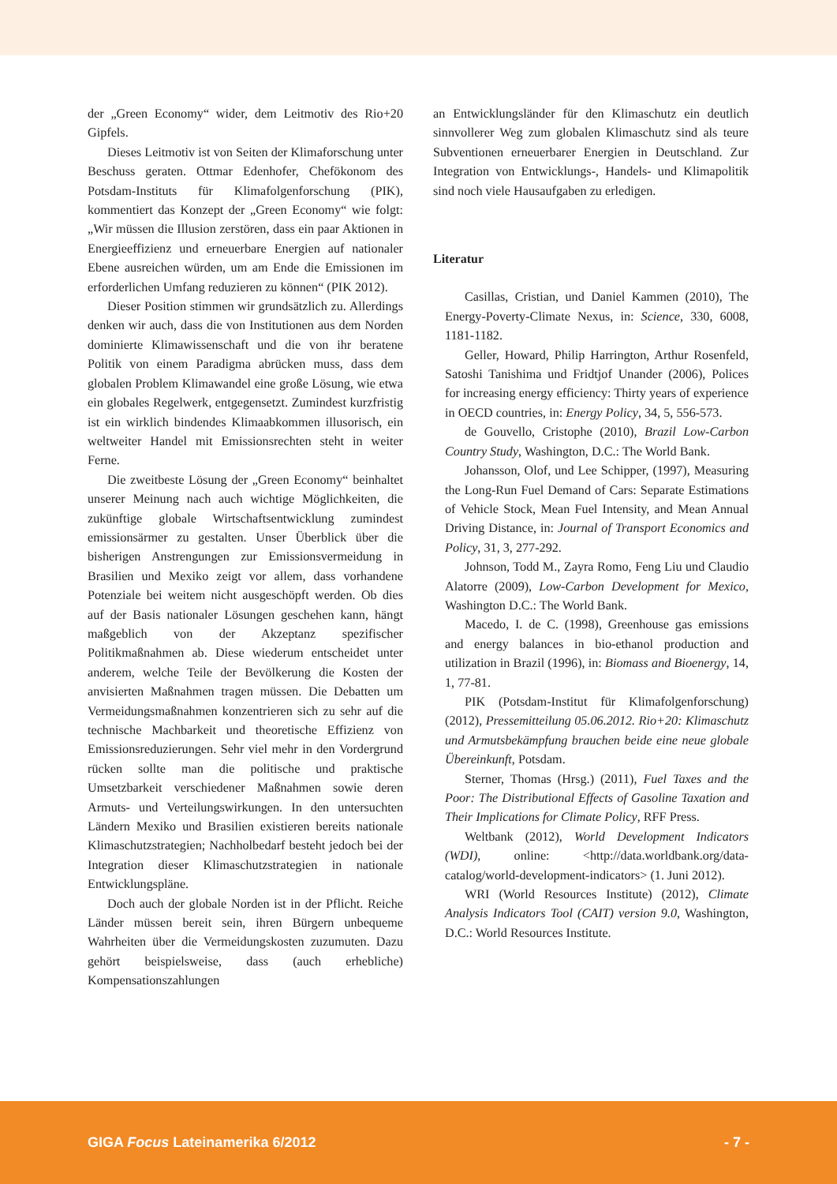der „Green Economy“ wider, dem Leitmotiv des Rio+20 Gipfels.
Dieses Leitmotiv ist von Seiten der Klimaforschung unter Beschuss geraten. Ottmar Edenhofer, Chefökonom des Potsdam-Instituts für Klimafolgenforschung (PIK), kommentiert das Konzept der „Green Economy“ wie folgt: „Wir müssen die Illusion zerstören, dass ein paar Aktionen in Energieeffizienz und erneuerbare Energien auf nationaler Ebene ausreichen würden, um am Ende die Emissionen im erforderlichen Umfang reduzieren zu können“ (PIK 2012).
Dieser Position stimmen wir grundsätzlich zu. Allerdings denken wir auch, dass die von Institutionen aus dem Norden dominierte Klimawissenschaft und die von ihr beratene Politik von einem Paradigma abrücken muss, dass dem globalen Problem Klimawandel eine große Lösung, wie etwa ein globales Regelwerk, entgegensetzt. Zumindest kurzfristig ist ein wirklich bindendes Klimaabkommen illusorisch, ein weltweiter Handel mit Emissionsrechten steht in weiter Ferne.
Die zweitbeste Lösung der „Green Economy“ beinhaltet unserer Meinung nach auch wichtige Möglichkeiten, die zukünftige globale Wirtschaftsentwicklung zumindest emissionsärmer zu gestalten. Unser Überblick über die bisherigen Anstrengungen zur Emissionsvermeidung in Brasilien und Mexiko zeigt vor allem, dass vorhandene Potenziale bei weitem nicht ausgeschöpft werden. Ob dies auf der Basis nationaler Lösungen geschehen kann, hängt maßgeblich von der Akzeptanz spezifischer Politikmaßnahmen ab. Diese wiederum entscheidet unter anderem, welche Teile der Bevölkerung die Kosten der anvisierten Maßnahmen tragen müssen. Die Debatten um Vermeidungsmaßnahmen konzentrieren sich zu sehr auf die technische Machbarkeit und theoretische Effizienz von Emissionsreduzierungen. Sehr viel mehr in den Vordergrund rücken sollte man die politische und praktische Umsetzbarkeit verschiedener Maßnahmen sowie deren Armuts- und Verteilungswirkungen. In den untersuchten Ländern Mexiko und Brasilien existieren bereits nationale Klimaschutzstrategien; Nachholbedarf besteht jedoch bei der Integration dieser Klimaschutzstrategien in nationale Entwicklungspläne.
Doch auch der globale Norden ist in der Pflicht. Reiche Länder müssen bereit sein, ihren Bürgern unbequeme Wahrheiten über die Vermeidungskosten zuzumuten. Dazu gehört beispielsweise, dass (auch erhebliche) Kompensationszahlungen
an Entwicklungsländer für den Klimaschutz ein deutlich sinnvollerer Weg zum globalen Klimaschutz sind als teure Subventionen erneuerbarer Energien in Deutschland. Zur Integration von Entwicklungs-, Handels- und Klimapolitik sind noch viele Hausaufgaben zu erledigen.
Literatur
Casillas, Cristian, und Daniel Kammen (2010), The Energy-Poverty-Climate Nexus, in: Science, 330, 6008, 1181-1182.
Geller, Howard, Philip Harrington, Arthur Rosenfeld, Satoshi Tanishima und Fridtjof Unander (2006), Polices for increasing energy efficiency: Thirty years of experience in OECD countries, in: Energy Policy, 34, 5, 556-573.
de Gouvello, Cristophe (2010), Brazil Low-Carbon Country Study, Washington, D.C.: The World Bank.
Johansson, Olof, und Lee Schipper, (1997), Measuring the Long-Run Fuel Demand of Cars: Separate Estimations of Vehicle Stock, Mean Fuel Intensity, and Mean Annual Driving Distance, in: Journal of Transport Economics and Policy, 31, 3, 277-292.
Johnson, Todd M., Zayra Romo, Feng Liu und Claudio Alatorre (2009), Low-Carbon Development for Mexico, Washington D.C.: The World Bank.
Macedo, I. de C. (1998), Greenhouse gas emissions and energy balances in bio-ethanol production and utilization in Brazil (1996), in: Biomass and Bioenergy, 14, 1, 77-81.
PIK (Potsdam-Institut für Klimafolgenforschung) (2012), Pressemitteilung 05.06.2012. Rio+20: Klimaschutz und Armutsbekämpfung brauchen beide eine neue globale Übereinkunft, Potsdam.
Sterner, Thomas (Hrsg.) (2011), Fuel Taxes and the Poor: The Distributional Effects of Gasoline Taxation and Their Implications for Climate Policy, RFF Press.
Weltbank (2012), World Development Indicators (WDI), online: <http://data.worldbank.org/data-catalog/world-development-indicators> (1. Juni 2012).
WRI (World Resources Institute) (2012), Climate Analysis Indicators Tool (CAIT) version 9.0, Washington, D.C.: World Resources Institute.
GIGA Focus Lateinamerika 6/2012 - 7 -